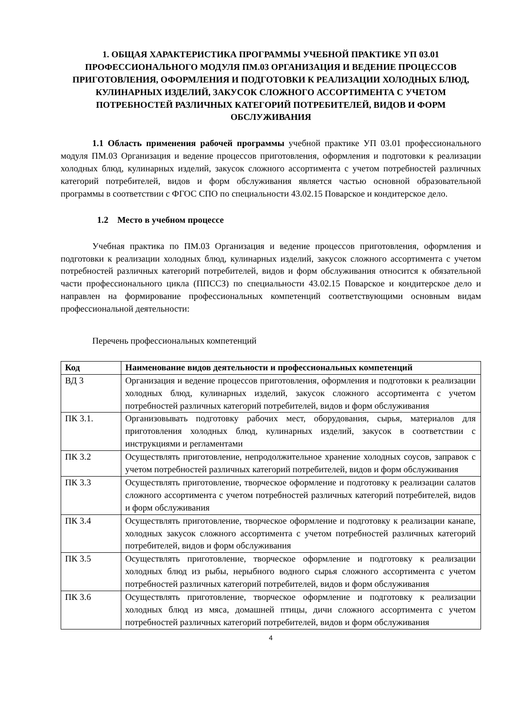1. ОБЩАЯ ХАРАКТЕРИСТИКА ПРОГРАММЫ УЧЕБНОЙ ПРАКТИКЕ УП 03.01 ПРОФЕССИОНАЛЬНОГО МОДУЛЯ ПМ.03 ОРГАНИЗАЦИЯ И ВЕДЕНИЕ ПРОЦЕССОВ ПРИГОТОВЛЕНИЯ, ОФОРМЛЕНИЯ И ПОДГОТОВКИ К РЕАЛИЗАЦИИ ХОЛОДНЫХ БЛЮД, КУЛИНАРНЫХ ИЗДЕЛИЙ, ЗАКУСОК СЛОЖНОГО АССОРТИМЕНТА С УЧЕТОМ ПОТРЕБНОСТЕЙ РАЗЛИЧНЫХ КАТЕГОРИЙ ПОТРЕБИТЕЛЕЙ, ВИДОВ И ФОРМ ОБСЛУЖИВАНИЯ
1.1 Область применения рабочей программы учебной практике УП 03.01 профессионального модуля ПМ.03 Организация и ведение процессов приготовления, оформления и подготовки к реализации холодных блюд, кулинарных изделий, закусок сложного ассортимента с учетом потребностей различных категорий потребителей, видов и форм обслуживания является частью основной образовательной программы в соответствии с ФГОС СПО по специальности 43.02.15 Поварское и кондитерское дело.
1.2 Место в учебном процессе
Учебная практика по ПМ.03 Организация и ведение процессов приготовления, оформления и подготовки к реализации холодных блюд, кулинарных изделий, закусок сложного ассортимента с учетом потребностей различных категорий потребителей, видов и форм обслуживания относится к обязательной части профессионального цикла (ППССЗ) по специальности 43.02.15 Поварское и кондитерское дело и направлен на формирование профессиональных компетенций соответствующими основным видам профессиональной деятельности:
Перечень профессиональных компетенций
| Код | Наименование видов деятельности и профессиональных компетенций |
| --- | --- |
| ВД 3 | Организация и ведение процессов приготовления, оформления и подготовки к реализации холодных блюд, кулинарных изделий, закусок сложного ассортимента с учетом потребностей различных категорий потребителей, видов и форм обслуживания |
| ПК 3.1. | Организовывать подготовку рабочих мест, оборудования, сырья, материалов для приготовления холодных блюд, кулинарных изделий, закусок в соответствии с инструкциями и регламентами |
| ПК 3.2 | Осуществлять приготовление, непродолжительное хранение холодных соусов, заправок с учетом потребностей различных категорий потребителей, видов и форм обслуживания |
| ПК 3.3 | Осуществлять приготовление, творческое оформление и подготовку к реализации салатов сложного ассортимента с учетом потребностей различных категорий потребителей, видов и форм обслуживания |
| ПК 3.4 | Осуществлять приготовление, творческое оформление и подготовку к реализации канапе, холодных закусок сложного ассортимента с учетом потребностей различных категорий потребителей, видов и форм обслуживания |
| ПК 3.5 | Осуществлять приготовление, творческое оформление и подготовку к реализации холодных блюд из рыбы, нерыбного водного сырья сложного ассортимента с учетом потребностей различных категорий потребителей, видов и форм обслуживания |
| ПК 3.6 | Осуществлять приготовление, творческое оформление и подготовку к реализации холодных блюд из мяса, домашней птицы, дичи сложного ассортимента с учетом потребностей различных категорий потребителей, видов и форм обслуживания |
4